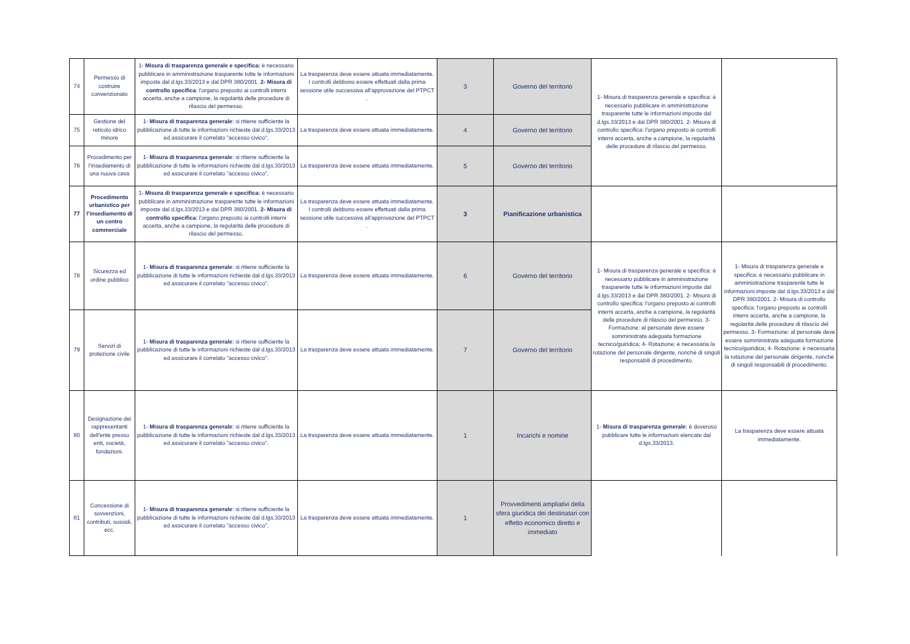| 74 | Permesso di costruire convenzionato | 1- Misura di trasparenza generale e specifica: è necessario pubblicare in amministrazione trasparente tutte le informazioni imposte dal d.lgs.33/2013 e dal DPR 380/2001. 2- Misura di controllo specifica : l'organo preposto ai controlli interni accerta, anche a campione, la regolarità delle procedure di rilascio del permesso. | La trasparenza deve essere attuata immediatamente. I controlli debbono essere effettuati dalla prima sessione utile successiva all'approvazione del PTPCT . | 3 | Governo del territorio | 1- Misura di trasparenza generale e specifica: è necessario pubblicare in amministrazione trasparente tutte le informazioni imposte dal d.lgs.33/2013 e dal DPR 380/2001. 2- Misura di controllo specifica: l'organo preposto ai controlli interni accerta, anche a campione, la regolarità delle procedure di rilascio del permesso. | |
| 75 | Gestione del reticolo idrico minore | 1- Misura di trasparenza generale : si ritiene sufficiente la pubblicazione di tutte le informazioni richieste dal d.lgs.33/2013 ed assicurare il correlato "accesso civico". | La trasparenza deve essere attuata immediatamente. | 4 | Governo del territorio | | |
| 76 | Procedimento per l’insediamento di una nuova cava | 1- Misura di trasparenza generale : si ritiene sufficiente la pubblicazione di tutte le informazioni richieste dal d.lgs.33/2013 ed assicurare il correlato "accesso civico". | La trasparenza deve essere attuata immediatamente. | 5 | Governo del territorio | | |
| 77 | Procedimento urbanistico per l’insediamento di un centro commerciale | 1- Misura di trasparenza generale e specifica: è necessario pubblicare in amministrazione trasparente tutte le informazioni imposte dal d.lgs.33/2013 e dal DPR 380/2001. 2- Misura di controllo specifica : l'organo preposto ai controlli interni accerta, anche a campione, la regolarità delle procedure di rilascio del permesso. | La trasparenza deve essere attuata immediatamente. I controlli debbono essere effettuati dalla prima sessione utile successiva all'approvazione del PTPCT . | 3 | Pianificazione urbanistica | | |
| 78 | Sicurezza ed ordine pubblico | 1- Misura di trasparenza generale : si ritiene sufficiente la pubblicazione di tutte le informazioni richieste dal d.lgs.33/2013 ed assicurare il correlato "accesso civico". | La trasparenza deve essere attuata immediatamente. | 6 | Governo del territorio | 1- Misura di trasparenza generale e specifica: è necessario pubblicare in amministrazione trasparente tutte le informazioni imposte dal d.lgs.33/2013 e dal DPR 380/2001. 2- Misura di controllo specifica: l'organo preposto ai controlli interni accerta, anche a campione, la regolarità delle procedure di rilascio del permesso. 3- Formazione: al personale deve essere somministrata adeguata formazione tecnico/guiridica; 4- Rotazione: è necessaria la rotazione del personale dirigente, nonchè di singoli responsabili di procedimento. | 1- Misura di trasparenza generale e specifica: è necessario pubblicare in amministrazione trasparente tutte le informazioni imposte dal d.lgs.33/2013 e dal DPR 380/2001. 2- Misura di controllo specifica: l'organo preposto ai controlli interni accerta, anche a campione, la regolarità delle procedure di rilascio del permesso. 3- Formazione: al personale deve essere somministrata adeguata formazione tecnico/guiridica; 4- Rotazione: è necessaria la rotazione del personale dirigente, nonchè di singoli responsabili di procedimento. |
| 79 | Servizi di protezione civile | 1- Misura di trasparenza generale : si ritiene sufficiente la pubblicazione di tutte le informazioni richieste dal d.lgs.33/2013 ed assicurare il correlato "accesso civico". | La trasparenza deve essere attuata immediatamente. | 7 | Governo del territorio | | |
| 80 | Designazione dei rappresentanti dell'ente presso enti, società, fondazioni. | 1- Misura di trasparenza generale : si ritiene sufficiente la pubblicazione di tutte le informazioni richieste dal d.lgs.33/2013 ed assicurare il correlato "accesso civico". | La trasparenza deve essere attuata immediatamente. | 1 | Incarichi e nomine | 1- Misura di trasparenza generale : è doveroso pubblicare tutte le informazioni elencate dal d.lgs.33/2013. | La trasparenza deve essere attuata immediatamente. |
| 81 | Concessione di sovvenzioni, contributi, sussidi, ecc. | 1- Misura di trasparenza generale : si ritiene sufficiente la pubblicazione di tutte le informazioni richieste dal d.lgs.33/2013 ed assicurare il correlato "accesso civico". | La trasparenza deve essere attuata immediatamente. | 1 | Provvedimenti ampliativi della sfera giuridica dei destinatari con effetto economico diretto e immediato | | |